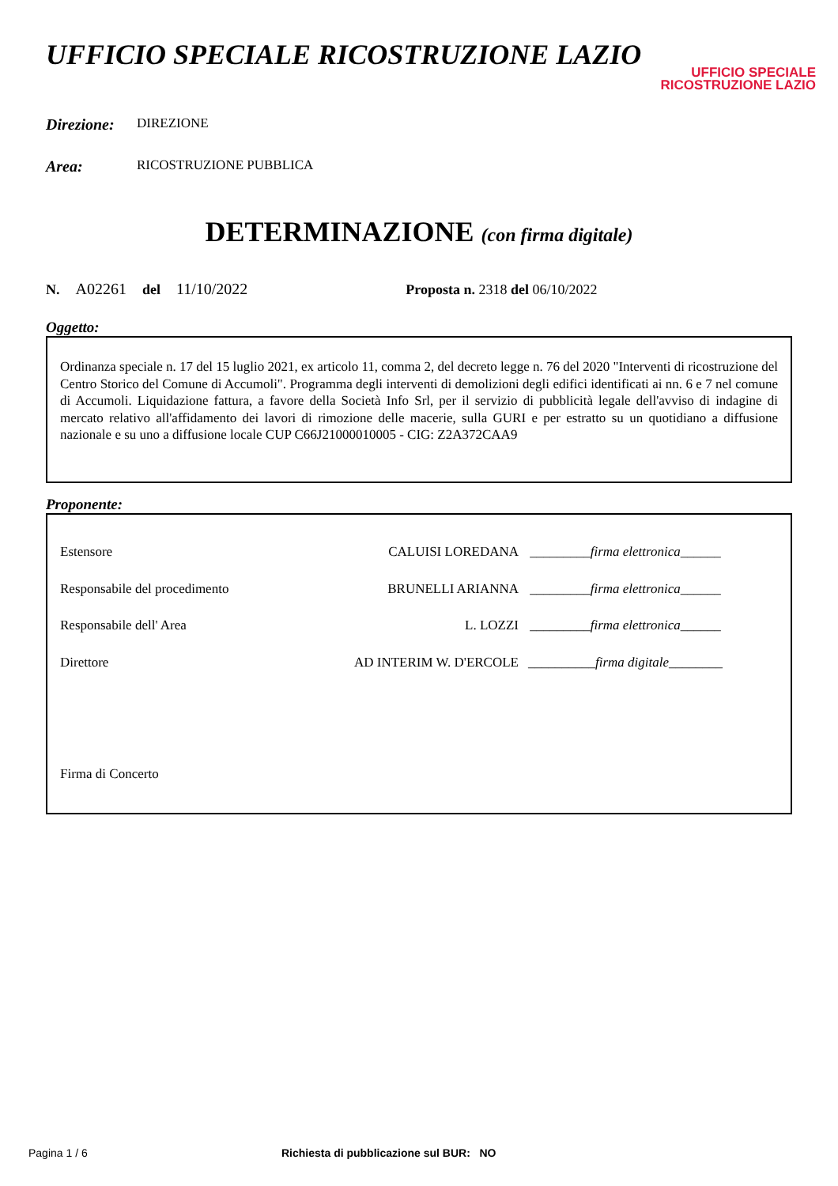UFFICIO SPECIALE RICOSTRUZIONE LAZIO
UFFICIO SPECIALE
RICOSTRUZIONE LAZIO
Direzione: DIREZIONE
Area: RICOSTRUZIONE PUBBLICA
DETERMINAZIONE (con firma digitale)
N. A02261 del 11/10/2022 Proposta n. 2318 del 06/10/2022
Oggetto:
Ordinanza speciale n. 17 del 15 luglio 2021, ex articolo 11, comma 2, del decreto legge n. 76 del 2020 "Interventi di ricostruzione del Centro Storico del Comune di Accumoli". Programma degli interventi di demolizioni degli edifici identificati ai nn. 6 e 7 nel comune di Accumoli. Liquidazione fattura, a favore della Società Info Srl, per il servizio di pubblicità legale dell'avviso di indagine di mercato relativo all'affidamento dei lavori di rimozione delle macerie, sulla GURI e per estratto su un quotidiano a diffusione nazionale e su uno a diffusione locale CUP C66J21000010005 - CIG: Z2A372CAA9
Proponente:
Estensore CALUISI LOREDANA _________firma elettronica______
Responsabile del procedimento BRUNELLI ARIANNA _________firma elettronica______
Responsabile dell' Area L. LOZZI _________firma elettronica______
Direttore AD INTERIM W. D'ERCOLE __________firma digitale________
Firma di Concerto
Pagina 1 / 6 Richiesta di pubblicazione sul BUR: NO